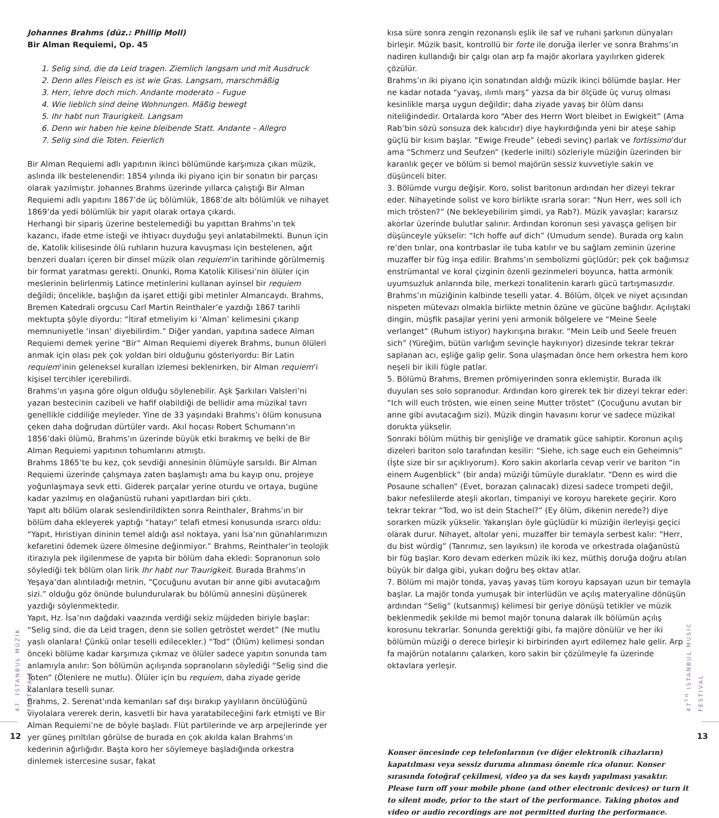Johannes Brahms (düz.: Phillip Moll)
Bir Alman Requiemi, Op. 45
1. Selig sind, die da Leid tragen. Ziemlich langsam und mit Ausdruck
2. Denn alles Fleisch es ist wie Gras. Langsam, marschmäßig
3. Herr, lehre doch mich. Andante moderato – Fugue
4. Wie lieblich sind deine Wohnungen. Mäßig bewegt
5. Ihr habt nun Traurigkeit. Langsam
6. Denn wir haben hie keine bleibende Statt. Andante – Allegro
7. Selig sind die Toten. Feierlich
Bir Alman Requiemi adlı yapıtının ikinci bölümünde karşımıza çıkan müzik, aslında ilk bestelenendir: 1854 yılında iki piyano için bir sonatın bir parçası olarak yazılmıştır. Johannes Brahms üzerinde yıllarca çalıştığı Bir Alman Requiemi adlı yapıtını 1867’de üç bölümlük, 1868’de altı bölümlük ve nihayet 1869’da yedi bölümlük bir yapıt olarak ortaya çıkardı.
Herhangi bir sipariş üzerine bestelemediği bu yapıttan Brahms’ın tek kazancı, ifade etme isteği ve ihtiyacı duyduğu şeyi anlatabilmekti. Bunun için de, Katolik kilisesinde ölü ruhların huzura kavuşması için bestelenen, ağıt benzeri duaları içeren bir dinsel müzik olan requiem’in tarihinde görülmemiş bir format yaratması gerekti. Onunki, Roma Katolik Kilisesi’nin ölüler için meslerinin belirlenmiş Latince metinlerini kullanan ayinsel bir requiem değildi; öncelikle, başlığın da işaret ettiği gibi metinler Almancaydı. Brahms, Bremen Katedrali orgcusu Carl Martin Reinthaler’e yazdığı 1867 tarihli mektupta şöyle diyordu: “İtiraf etmeliyim ki ‘Alman’ kelimesini çıkarıp memnuniyetle ‘insan’ diyebilirdim.” Diğer yandan, yapıtına sadece Alman Requiemi demek yerine “Bir” Alman Requiemi diyerek Brahms, bunun ölüleri anmak için olası pek çok yoldan biri olduğunu gösteriyordu: Bir Latin requiem’inin geleneksel kuralları izlemesi beklenirken, bir Alman requiem’i kişisel tercihler içerebilirdi.
Brahms’ın yaşına göre olgun olduğu söylenebilir. Aşk Şarkıları Valsleri’ni yazan bestecinin cazibeli ve hafif olabildiği de bellidir ama müzikal tavrı genellikle ciddiliğe meyleder. Yine de 33 yaşındaki Brahms’ı ölüm konusuna çeken daha doğrudan dürtüler vardı. Akıl hocası Robert Schumann’ın 1856’daki ölümü, Brahms’ın üzerinde büyük etki bırakmış ve belki de Bir Alman Requiemi yapıtının tohumlarını atmıştı.
Brahms 1865’te bu kez, çok sevdiği annesinin ölümüyle sarsıldı. Bir Alman Requiemi üzerinde çalışmaya zaten başlamıştı ama bu kayıp onu, projeye yoğunlaşmaya sevk etti. Giderek parçalar yerine oturdu ve ortaya, bugüne kadar yazılmış en olağanüstü ruhani yapıtlardan biri çıktı.
Yapıt altı bölüm olarak seslendirildikten sonra Reinthaler, Brahms’ın bir bölüm daha ekleyerek yaptığı “hatayı” telafi etmesi konusunda ısrarcı oldu: “Yapıt, Hıristiyan dininin temel aldığı asıl noktaya, yani İsa’nın günahlarımızın kefaretini ödemek üzere ölmesine değinmiyor.” Brahms, Reinthaler’in teolojik itirazıyla pek ilgilenmese de yapıta bir bölüm daha ekledi: Sopranonun solo söylediği tek bölüm olan lirik Ihr habt nur Traurigkeit. Burada Brahms’ın Yeşaya’dan alıntıladığı metnin, “Çocuğunu avutan bir anne gibi avutacağım sizi.” olduğu göz önünde bulundurularak bu bölümü annesini düşünerek yazdığı söylenmektedir.
Yapıt, Hz. İsa’nın dağdaki vaazında verdiği sekiz müjdeden biriyle başlar: “Selig sind, die da Leid tragen, denn sie sollen getröstet werdet” (Ne mutlu yaslı olanlara! Çünkü onlar teselli edilecekler.) “Tod” (Ölüm) kelimesi sondan önceki bölüme kadar karşımıza çıkmaz ve ölüler sadece yapıtın sonunda tam anlamıyla anılır: Son bölümün açılışında sopranoların söylediği “Selig sind die Toten” (Ölenlere ne mutlu). Ölüler için bu requiem, daha ziyade geride kalanlara teselli sunar.
Brahms, 2. Serenat’ında kemanları saf dışı bırakıp yaylıların öncülüğünü viyolalara vererek derin, kasvetli bir hava yaratabileceğini fark etmişti ve Bir Alman Requiemi’ne de böyle başladı. Flüt partilerinde ve arp arpejlerinde yer yer güneş pırıltıları görülse de burada en çok akılda kalan Brahms’ın kederinin ağırlığıdır. Başta koro her söylemeye başladığında orkestra dinlemek istercesine susar, fakat
kısa süre sonra zengin rezonanslı eşlik ile saf ve ruhani şarkının dünyaları birleşir. Müzik basit, kontrollü bir forte ile doruğa ilerler ve sonra Brahms’ın nadiren kullandığı bir çalgı olan arp fa majör akorlara yayılırken giderek çözülür.
Brahms’ın iki piyano için sonatından aldığı müzik ikinci bölümde başlar. Her ne kadar notada “yavaş, ılımlı marş” yazsa da bir ölçüde üç vuruş olması kesinlikle marşa uygun değildir; daha ziyade yavaş bir ölüm dansı niteliğindedir. Ortalarda koro “Aber des Herrn Wort bleibet in Ewigkeit” (Ama Rab’bin sözü sonsuza dek kalıcıdır) diye haykırdığında yeni bir ateşe sahip güçlü bir kısım başlar. “Ewige Freude” (ebedi sevinç) parlak ve fortissimo’dur ama “Schmerz und Seufzen” (kederle inilti) sözleriyle müziğin üzerinden bir karanlık geçer ve bölüm si bemol majörün sessiz kuvvetiyle sakin ve düşünceli biter.
3. Bölümde vurgu değişir. Koro, solist baritonun ardından her dizeyi tekrar eder. Nihayetinde solist ve koro birlikte ısrarla sorar: “Nun Herr, wes soll ich mich trösten?” (Ne bekleyebilirim şimdi, ya Rab?). Müzik yavaşlar; kararsız akorlar üzerinde bulutlar salınır. Ardından koronun sesi yavaşça gelişen bir düşünceyle yükselir: “Ich hoffe auf dich” (Umudum sende). Burada org kalın re’den tınlar, ona kontrbaslar ile tuba katılır ve bu sağlam zeminin üzerine muzaffer bir füg inşa edilir. Brahms’ın sembolizmi güçlüdür; pek çok bağımsız enstrümantal ve koral çizginin özenli gezinmeleri boyunca, hatta armonik uyumsuzluk anlarında bile, merkezi tonalitenin kararlı gücü tartışmasızdır.
Brahms’ın müziğinin kalbinde teselli yatar. 4. Bölüm, ölçek ve niyet açısından nispeten mütevazı olmakla birlikte metnin özüne ve gücüne bağlıdır. Açılıştaki dingin, müşfik pasajlar yerini yeni armonik bölgelere ve “Meine Seele verlanget” (Ruhum istiyor) haykırışına bırakır. “Mein Leib und Seele freuen sich” (Yüreğim, bütün varlığım sevinçle haykırıyor) dizesinde tekrar tekrar saplanan acı, eşliğe galip gelir. Sona ulaşmadan önce hem orkestra hem koro neşeli bir ikili fügle patlar.
5. Bölümü Brahms, Bremen prömiyerinden sonra eklemiştir. Burada ilk duyulan ses solo sopranodur. Ardından koro girerek tek bir dizeyi tekrar eder: “Ich will euch trösten, wie einen seine Mutter tröstet” (Çocuğunu avutan bir anne gibi avutacağım sizi). Müzik dingin havasını korur ve sadece müzikal dorukta yükselir.
Sonraki bölüm müthiş bir genişliğe ve dramatik güce sahiptir. Koronun açılış dizeleri bariton solo tarafından kesilir: “Siehe, ich sage euch ein Geheimnis” (İşte size bir sır açıklıyorum). Koro sakin akorlarla cevap verir ve bariton “in einem Augenblick” (bir anda) müziği tümüyle duraklatır. “Denn es wird die Posaune schallen” (Evet, borazan çalınacak) dizesi sadece trompeti değil, bakır nefeslilerde ateşli akorları, timpaniyi ve koroyu harekete geçirir. Koro tekrar tekrar “Tod, wo ist dein Stachel?” (Ey ölüm, dikenin nerede?) diye sorarken müzik yükselir. Yakarışları öyle güçlüdür ki müziğin ilerleyişi geçici olarak durur. Nihayet, altolar yeni, muzaffer bir temayla serbest kalır: “Herr, du bist würdig” (Tanrımız, sen layıksın) ile koroda ve orkestrada olağanüstü bir füg başlar. Koro devam ederken müzik iki kez, müthiş doruğa doğru atılan büyük bir dalga gibi, yukarı doğru beş oktav atlar.
7. Bölüm mi majör tonda, yavaş yavaş tüm koroyu kapsayan uzun bir temayla başlar. La majör tonda yumuşak bir interlüdün ve açılış materyaline dönüşün ardından “Selig” (kutsanmış) kelimesi bir geriye dönüşü tetikler ve müzik beklenmedik şekilde mi bemol majör tonuna dalarak ilk bölümün açılış korosunu tekrarlar. Sonunda gerektiği gibi, fa majöre dönülür ve her iki bölümün müziği o derece birleşir ki birbirinden ayırt edilemez hale gelir. Arp fa majörün notalarını çalarken, koro sakin bir çözülmeyle fa üzerinde oktavlara yerleşir.
Konser öncesinde cep telefonlarının (ve diğer elektronik cihazların) kapatılması veya sessiz duruma alınması önemle rica olunur. Konser sırasında fotoğraf çekilmesi, video ya da ses kaydı yapılması yasaktır.
Please turn off your mobile phone (and other electronic devices) or turn it to silent mode, prior to the start of the performance. Taking photos and video or audio recordings are not permitted during the performance.
47. İSTANBUL MÜZİK FESTİVALİ
47<sup>TH</sup> ISTANBUL MUSIC FESTIVAL
12 13